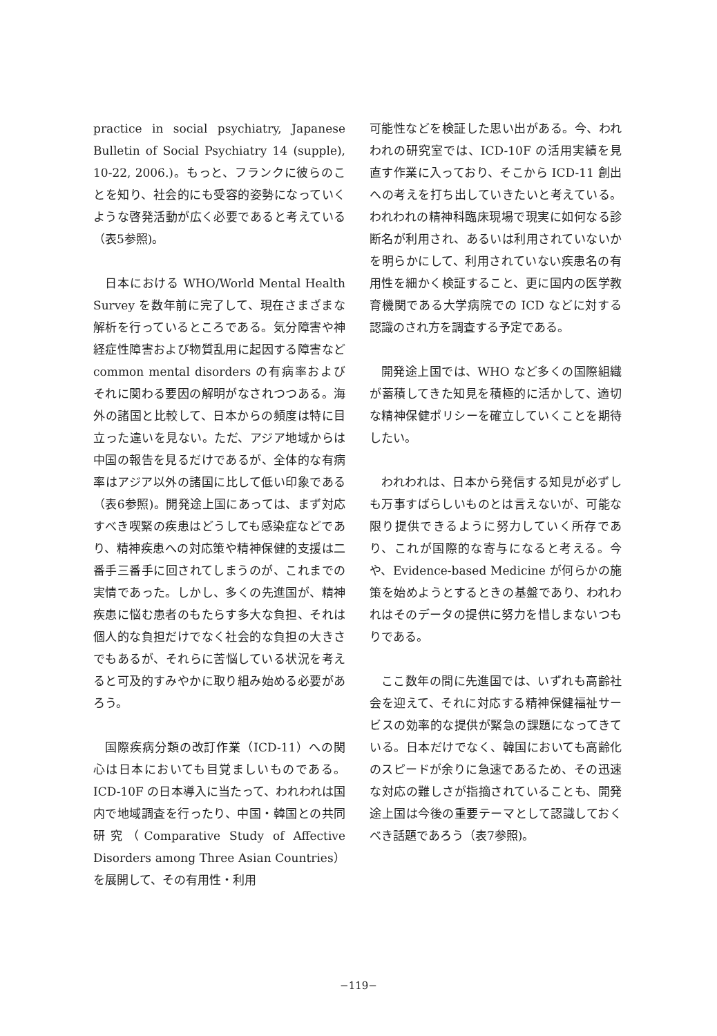practice in social psychiatry, Japanese Bulletin of Social Psychiatry 14 (supple), 10-22, 2006.)。もっと、フランクに彼らのことを知り、社会的にも受容的姿勢になっていくような啓発活動が広く必要であると考えている（表5参照)。
日本における WHO/World Mental Health Survey を数年前に完了して、現在さまざまな解析を行っているところである。気分障害や神経症性障害および物質乱用に起因する障害など common mental disorders の有病率およびそれに関わる要因の解明がなされつつある。海外の諸国と比較して、日本からの頻度は特に目立った違いを見ない。ただ、アジア地域からは中国の報告を見るだけであるが、全体的な有病率はアジア以外の諸国に比して低い印象である（表6参照)。開発途上国にあっては、まず対応すべき喫緊の疾患はどうしても感染症などであり、精神疾患への対応策や精神保健的支援は二番手三番手に回されてしまうのが、これまでの実情であった。しかし、多くの先進国が、精神疾患に悩む患者のもたらす多大な負担、それは個人的な負担だけでなく社会的な負担の大きさでもあるが、それらに苦悩している状況を考えると可及的すみやかに取り組み始める必要があろう。
国際疾病分類の改訂作業（ICD-11）への関心は日本においても目覚ましいものである。ICD-10F の日本導入に当たって、われわれは国内で地域調査を行ったり、中国・韓国との共同研究（Comparative Study of Affective Disorders among Three Asian Countries）を展開して、その有用性・利用
可能性などを検証した思い出がある。今、われわれの研究室では、ICD-10F の活用実績を見直す作業に入っており、そこから ICD-11 創出への考えを打ち出していきたいと考えている。われわれの精神科臨床現場で現実に如何なる診断名が利用され、あるいは利用されていないかを明らかにして、利用されていない疾患名の有用性を細かく検証すること、更に国内の医学教育機関である大学病院での ICD などに対する認識のされ方を調査する予定である。
開発途上国では、WHO など多くの国際組織が蓄積してきた知見を積極的に活かして、適切な精神保健ポリシーを確立していくことを期待したい。
われわれは、日本から発信する知見が必ずしも万事すばらしいものとは言えないが、可能な限り提供できるように努力していく所存であり、これが国際的な寄与になると考える。今や、Evidence-based Medicine が何らかの施策を始めようとするときの基盤であり、われわれはそのデータの提供に努力を惜しまないつもりである。
ここ数年の間に先進国では、いずれも高齢社会を迎えて、それに対応する精神保健福祉サービスの効率的な提供が緊急の課題になってきている。日本だけでなく、韓国においても高齢化のスピードが余りに急速であるため、その迅速な対応の難しさが指摘されていることも、開発途上国は今後の重要テーマとして認識しておくべき話題であろう（表7参照)。
−119−